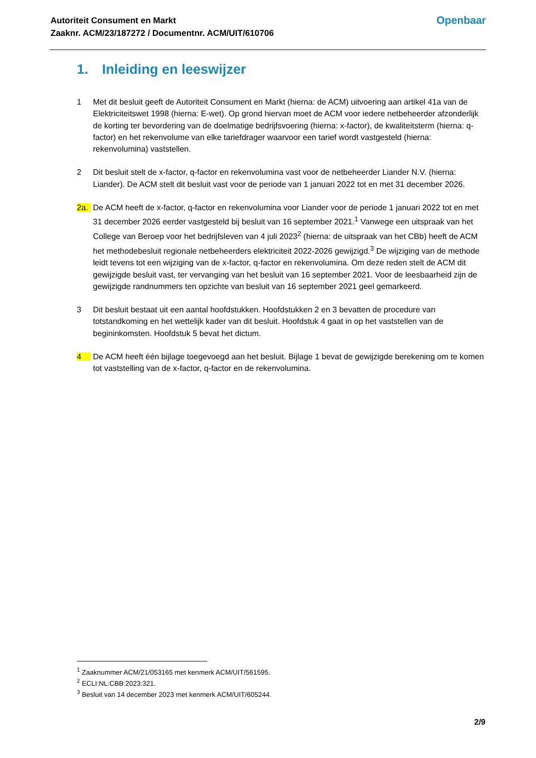Autoriteit Consument en Markt
Zaaknr. ACM/23/187272 / Documentnr. ACM/UIT/610706
Openbaar
1. Inleiding en leeswijzer
1 Met dit besluit geeft de Autoriteit Consument en Markt (hierna: de ACM) uitvoering aan artikel 41a van de Elektriciteitswet 1998 (hierna: E-wet). Op grond hiervan moet de ACM voor iedere netbeheerder afzonderlijk de korting ter bevordering van de doelmatige bedrijfsvoering (hierna: x-factor), de kwaliteitsterm (hierna: q-factor) en het rekenvolume van elke tariefdrager waarvoor een tarief wordt vastgesteld (hierna: rekenvolumina) vaststellen.
2 Dit besluit stelt de x-factor, q-factor en rekenvolumina vast voor de netbeheerder Liander N.V. (hierna: Liander). De ACM stelt dit besluit vast voor de periode van 1 januari 2022 tot en met 31 december 2026.
2a. De ACM heeft de x-factor, q-factor en rekenvolumina voor Liander voor de periode 1 januari 2022 tot en met 31 december 2026 eerder vastgesteld bij besluit van 16 september 2021.<sup>1</sup> Vanwege een uitspraak van het College van Beroep voor het bedrijfsleven van 4 juli 2023<sup>2</sup> (hierna: de uitspraak van het CBb) heeft de ACM het methodebesluit regionale netbeheerders elektriciteit 2022-2026 gewijzigd.<sup>3</sup> De wijziging van de methode leidt tevens tot een wijziging van de x-factor, q-factor en rekenvolumina. Om deze reden stelt de ACM dit gewijzigde besluit vast, ter vervanging van het besluit van 16 september 2021. Voor de leesbaarheid zijn de gewijzigde randnummers ten opzichte van besluit van 16 september 2021 geel gemarkeerd.
3 Dit besluit bestaat uit een aantal hoofdstukken. Hoofdstukken 2 en 3 bevatten de procedure van totstandkoming en het wettelijk kader van dit besluit. Hoofdstuk 4 gaat in op het vaststellen van de begininkomsten. Hoofdstuk 5 bevat het dictum.
4 De ACM heeft één bijlage toegevoegd aan het besluit. Bijlage 1 bevat de gewijzigde berekening om te komen tot vaststelling van de x-factor, q-factor en de rekenvolumina.
<sup>1</sup> Zaaknummer ACM/21/053165 met kenmerk ACM/UIT/561595.
<sup>2</sup> ECLI:NL:CBB:2023:321.
<sup>3</sup> Besluit van 14 december 2023 met kenmerk ACM/UIT/605244.
2/9